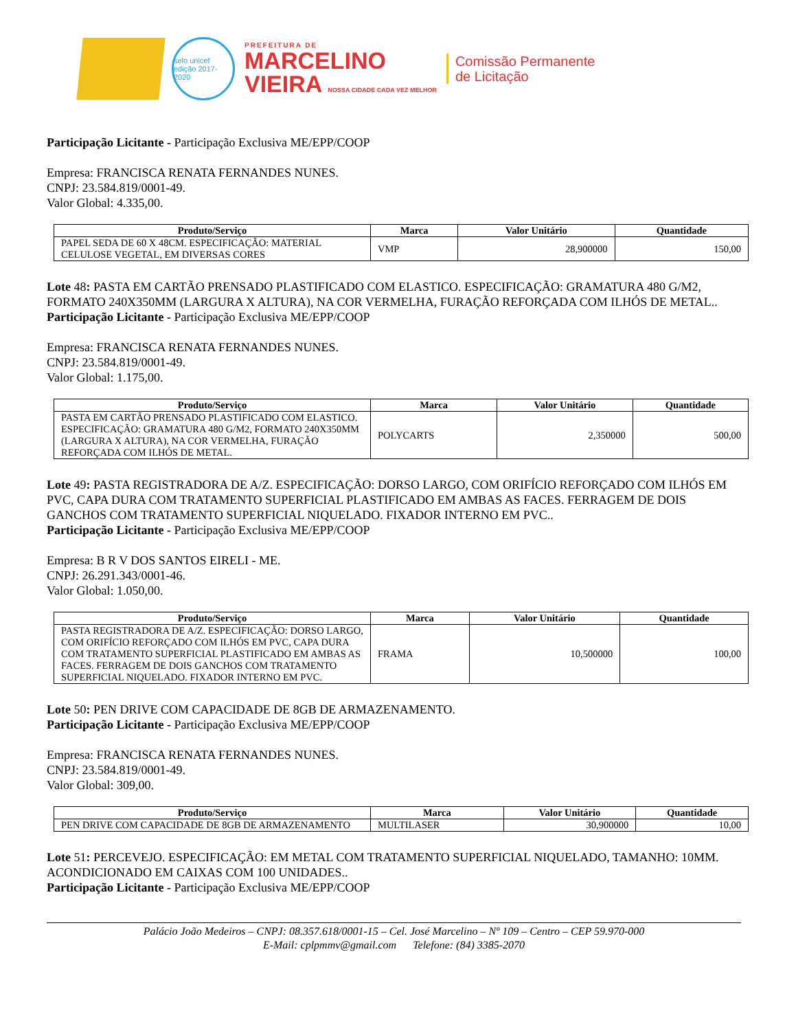selo unicef
edição 2017-2020
PREFEITURA DE
MARCELINO
VIEIRA NOSSA CIDADE CADA VEZ MELHOR
Comissão Permanente
de Licitação
Participação Licitante - Participação Exclusiva ME/EPP/COOP
Empresa: FRANCISCA RENATA FERNANDES NUNES.
CNPJ: 23.584.819/0001-49.
Valor Global: 4.335,00.
| Produto/Serviço | Marca | Valor Unitário | Quantidade |
| --- | --- | --- | --- |
| PAPEL SEDA DE 60 X 48CM. ESPECIFICAÇÃO: MATERIAL CELULOSE VEGETAL, EM DIVERSAS CORES | VMP | 28,900000 | 150,00 |
Lote 48: PASTA EM CARTÃO PRENSADO PLASTIFICADO COM ELASTICO. ESPECIFICAÇÃO: GRAMATURA 480 G/M2, FORMATO 240X350MM (LARGURA X ALTURA), NA COR VERMELHA, FURAÇÃO REFORÇADA COM ILHÓS DE METAL..
Participação Licitante - Participação Exclusiva ME/EPP/COOP
Empresa: FRANCISCA RENATA FERNANDES NUNES.
CNPJ: 23.584.819/0001-49.
Valor Global: 1.175,00.
| Produto/Serviço | Marca | Valor Unitário | Quantidade |
| --- | --- | --- | --- |
| PASTA EM CARTÃO PRENSADO PLASTIFICADO COM ELASTICO. ESPECIFICAÇÃO: GRAMATURA 480 G/M2, FORMATO 240X350MM (LARGURA X ALTURA), NA COR VERMELHA, FURAÇÃO REFORÇADA COM ILHÓS DE METAL. | POLYCARTS | 2,350000 | 500,00 |
Lote 49: PASTA REGISTRADORA DE A/Z. ESPECIFICAÇÃO: DORSO LARGO, COM ORIFÍCIO REFORÇADO COM ILHÓS EM PVC, CAPA DURA COM TRATAMENTO SUPERFICIAL PLASTIFICADO EM AMBAS AS FACES. FERRAGEM DE DOIS GANCHOS COM TRATAMENTO SUPERFICIAL NIQUELADO. FIXADOR INTERNO EM PVC..
Participação Licitante - Participação Exclusiva ME/EPP/COOP
Empresa: B R V DOS SANTOS EIRELI - ME.
CNPJ: 26.291.343/0001-46.
Valor Global: 1.050,00.
| Produto/Serviço | Marca | Valor Unitário | Quantidade |
| --- | --- | --- | --- |
| PASTA REGISTRADORA DE A/Z. ESPECIFICAÇÃO: DORSO LARGO, COM ORIFÍCIO REFORÇADO COM ILHÓS EM PVC, CAPA DURA COM TRATAMENTO SUPERFICIAL PLASTIFICADO EM AMBAS AS FACES. FERRAGEM DE DOIS GANCHOS COM TRATAMENTO SUPERFICIAL NIQUELADO. FIXADOR INTERNO EM PVC. | FRAMA | 10,500000 | 100,00 |
Lote 50: PEN DRIVE COM CAPACIDADE DE 8GB DE ARMAZENAMENTO.
Participação Licitante - Participação Exclusiva ME/EPP/COOP
Empresa: FRANCISCA RENATA FERNANDES NUNES.
CNPJ: 23.584.819/0001-49.
Valor Global: 309,00.
| Produto/Serviço | Marca | Valor Unitário | Quantidade |
| --- | --- | --- | --- |
| PEN DRIVE COM CAPACIDADE DE 8GB DE ARMAZENAMENTO | MULTILASER | 30,900000 | 10,00 |
Lote 51: PERCEVEJO. ESPECIFICAÇÃO: EM METAL COM TRATAMENTO SUPERFICIAL NIQUELADO, TAMANHO: 10MM. ACONDICIONADO EM CAIXAS COM 100 UNIDADES..
Participação Licitante - Participação Exclusiva ME/EPP/COOP
Palácio João Medeiros – CNPJ: 08.357.618/0001-15 – Cel. José Marcelino – Nº 109 – Centro – CEP 59.970-000
E-Mail: cplpmmv@gmail.com Telefone: (84) 3385-2070